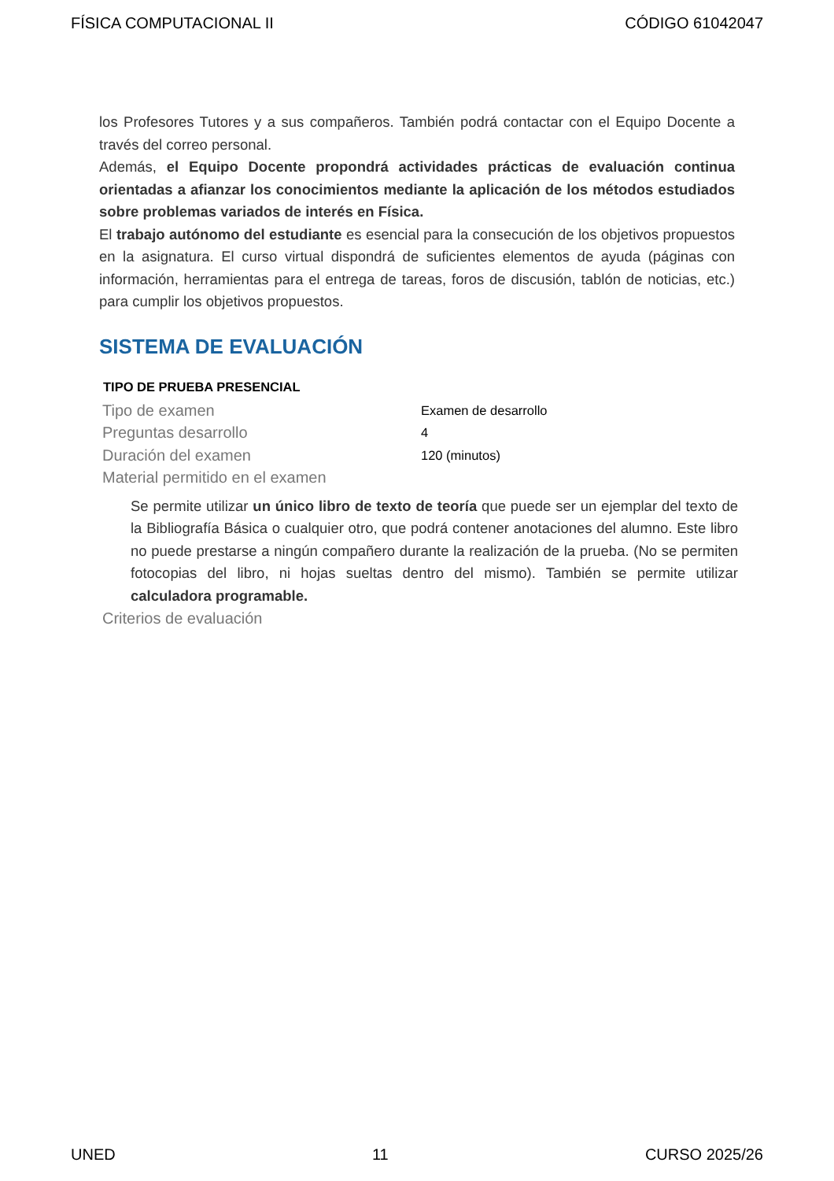FÍSICA COMPUTACIONAL II CÓDIGO 61042047
los Profesores Tutores y a sus compañeros. También podrá contactar con el Equipo Docente a través del correo personal.
Además, el Equipo Docente propondrá actividades prácticas de evaluación continua orientadas a afianzar los conocimientos mediante la aplicación de los métodos estudiados sobre problemas variados de interés en Física.
El trabajo autónomo del estudiante es esencial para la consecución de los objetivos propuestos en la asignatura. El curso virtual dispondrá de suficientes elementos de ayuda (páginas con información, herramientas para el entrega de tareas, foros de discusión, tablón de noticias, etc.) para cumplir los objetivos propuestos.
SISTEMA DE EVALUACIÓN
| TIPO DE PRUEBA PRESENCIAL | |
| --- | --- |
| Tipo de examen | Examen de desarrollo |
| Preguntas desarrollo | 4 |
| Duración del examen | 120 (minutos) |
| Material permitido en el examen | |
| Se permite utilizar un único libro de texto de teoría que puede ser un ejemplar del texto de la Bibliografía Básica o cualquier otro, que podrá contener anotaciones del alumno. Este libro no puede prestarse a ningún compañero durante la realización de la prueba. (No se permiten fotocopias del libro, ni hojas sueltas dentro del mismo). También se permite utilizar calculadora programable. | |
| Criterios de evaluación | |
UNED 11 CURSO 2025/26